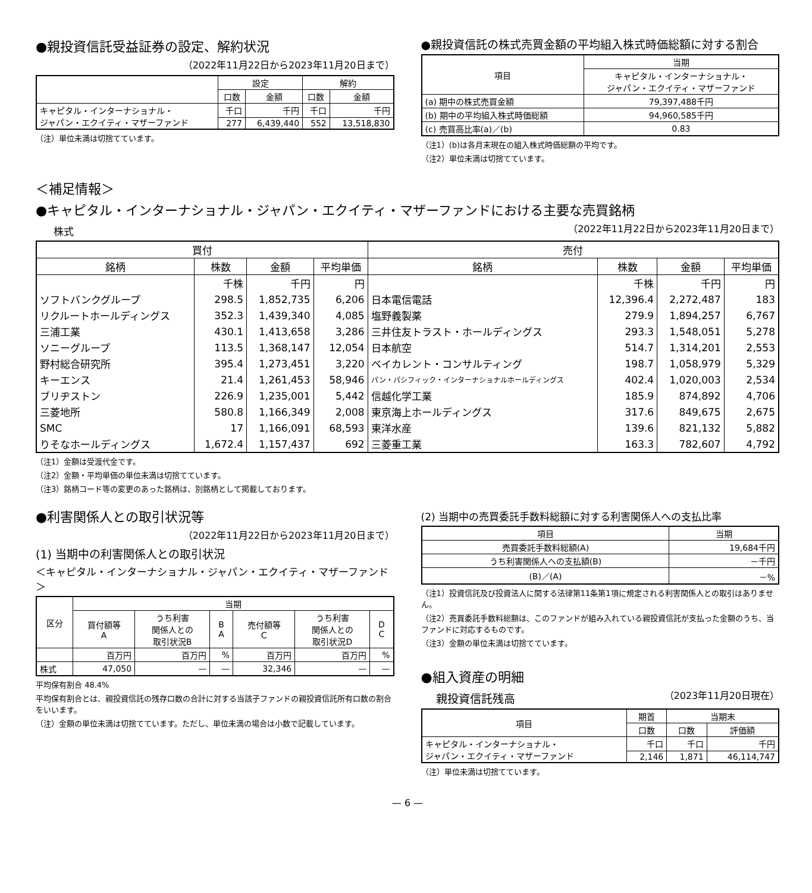●親投資信託受益証券の設定、解約状況
（2022年11月22日から2023年11月20日まで）
| | 設定 | | 解約 | |
| --- | --- | --- | --- | --- |
| | 口数 | 金額 | 口数 | 金額 |
| キャピタル・インターナショナル・ ジャパン・エクイティ・マザーファンド | 千口 | 千円 | 千口 | 千円 |
| | 277 | 6,439,440 | 552 | 13,518,830 |
（注）単位未満は切捨てています。
●親投資信託の株式売買金額の平均組入株式時価総額に対する割合
| 項目 | 当期 |
| --- | --- |
| | キャピタル・インターナショナル・ ジャパン・エクイティ・マザーファンド |
| (a) 期中の株式売買金額 | 79,397,488千円 |
| (b) 期中の平均組入株式時価総額 | 94,960,585千円 |
| (c) 売買高比率(a)／(b) | 0.83 |
（注1）(b)は各月末現在の組入株式時価総額の平均です。
（注2）単位未満は切捨てています。
＜補足情報＞
●キャピタル・インターナショナル・ジャパン・エクイティ・マザーファンドにおける主要な売買銘柄
株式
（2022年11月22日から2023年11月20日まで）
| 買付 | | | | 売付 | | | |
| --- | --- | --- | --- | --- | --- | --- | --- |
| 銘柄 | 株数 | 金額 | 平均単価 | 銘柄 | 株数 | 金額 | 平均単価 |
| | 千株 | 千円 | 円 | | 千株 | 千円 | 円 |
| ソフトバンクグループ | 298.5 | 1,852,735 | 6,206 | 日本電信電話 | 12,396.4 | 2,272,487 | 183 |
| リクルートホールディングス | 352.3 | 1,439,340 | 4,085 | 塩野義製薬 | 279.9 | 1,894,257 | 6,767 |
| 三浦工業 | 430.1 | 1,413,658 | 3,286 | 三井住友トラスト・ホールディングス | 293.3 | 1,548,051 | 5,278 |
| ソニーグループ | 113.5 | 1,368,147 | 12,054 | 日本航空 | 514.7 | 1,314,201 | 2,553 |
| 野村総合研究所 | 395.4 | 1,273,451 | 3,220 | ベイカレント・コンサルティング | 198.7 | 1,058,979 | 5,329 |
| キーエンス | 21.4 | 1,261,453 | 58,946 | パン・パシフィック・インターナショナルホールディングス | 402.4 | 1,020,003 | 2,534 |
| ブリヂストン | 226.9 | 1,235,001 | 5,442 | 信越化学工業 | 185.9 | 874,892 | 4,706 |
| 三菱地所 | 580.8 | 1,166,349 | 2,008 | 東京海上ホールディングス | 317.6 | 849,675 | 2,675 |
| SMC | 17 | 1,166,091 | 68,593 | 東洋水産 | 139.6 | 821,132 | 5,882 |
| りそなホールディングス | 1,672.4 | 1,157,437 | 692 | 三菱重工業 | 163.3 | 782,607 | 4,792 |
（注1）金額は受渡代金です。
（注2）金額・平均単価の単位未満は切捨てています。
（注3）銘柄コード等の変更のあった銘柄は、別銘柄として掲載しております。
●利害関係人との取引状況等
（2022年11月22日から2023年11月20日まで）
(1) 当期中の利害関係人との取引状況
＜キャピタル・インターナショナル・ジャパン・エクイティ・マザーファンド＞
| 区分 | 当期 | | | | | |
| --- | --- | --- | --- | --- | --- | --- |
| | 買付額等 A | うち利害 関係人との 取引状況B | B A | 売付額等 C | うち利害 関係人との 取引状況D | D C |
| | 百万円 | 百万円 | % | 百万円 | 百万円 | % |
| 株式 | 47,050 | — | — | 32,346 | — | — |
平均保有割合 48.4%
平均保有割合とは、親投資信託の残存口数の合計に対する当該子ファンドの親投資信託所有口数の割合をいいます。
（注）金額の単位未満は切捨てています。ただし、単位未満の場合は小数で記載しています。
(2) 当期中の売買委託手数料総額に対する利害関係人への支払比率
| 項目 | 当期 |
| --- | --- |
| 売買委託手数料総額(A) | 19,684千円 |
| うち利害関係人への支払額(B) | －千円 |
| (B)／(A) | －% |
（注1）投資信託及び投資法人に関する法律第11条第1項に規定される利害関係人との取引はありません。
（注2）売買委託手数料総額は、このファンドが組み入れている親投資信託が支払った金額のうち、当ファンドに対応するものです。
（注3）金額の単位未満は切捨てています。
●組入資産の明細
親投資信託残高
（2023年11月20日現在）
| 項目 | 期首 | 当期末 | |
| --- | --- | --- | --- |
| | 口数 | 口数 | 評価額 |
| キャピタル・インターナショナル・ ジャパン・エクイティ・マザーファンド | 千口 | 千口 | 千円 |
| | 2,146 | 1,871 | 46,114,747 |
（注）単位未満は切捨てています。
— 6 —